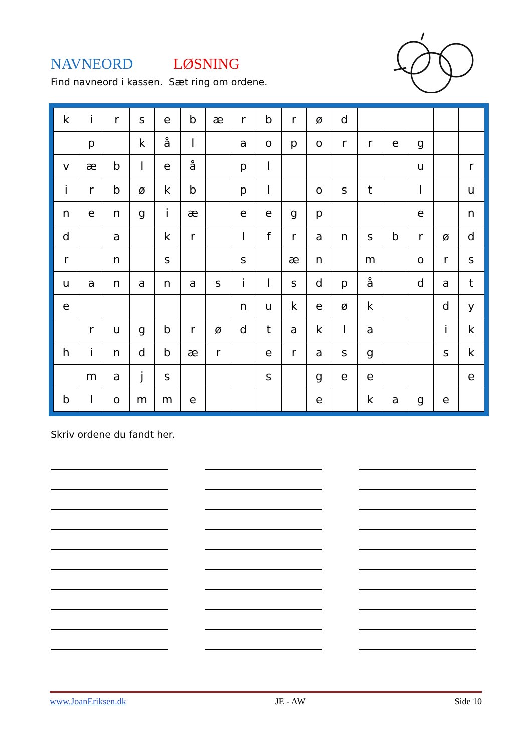NAVNEORD LØSNING
Find navneord i kassen. Sæt ring om ordene.
| k | i | r | s | e | b | æ | r | b | r | ø | d | | | | | |
| | p | | k | å | l | | a | o | p | o | r | r | e | g | | |
| v | æ | b | l | e | å | | p | l | | | | | | u | | r |
| i | r | b | ø | k | b | | p | l | | o | s | t | | l | | u |
| n | e | n | g | i | æ | | e | e | g | p | | | | e | | n |
| d | | a | | k | r | | l | f | r | a | n | s | b | r | ø | d |
| r | | n | | s | | | s | | æ | n | | m | | o | r | s |
| u | a | n | a | n | a | s | i | l | s | d | p | å | | d | a | t |
| e | | | | | | | n | u | k | e | ø | k | | | d | y |
| | r | u | g | b | r | ø | d | t | a | k | l | a | | | i | k |
| h | i | n | d | b | æ | r | | e | r | a | s | g | | | s | k |
| | m | a | j | s | | | | s | | g | e | e | | | | e |
| b | l | o | m | m | e | | | | | e | | k | a | g | e | |
Skriv ordene du fandt her.
www.JoanEriksen.dk JE - AW Side 10